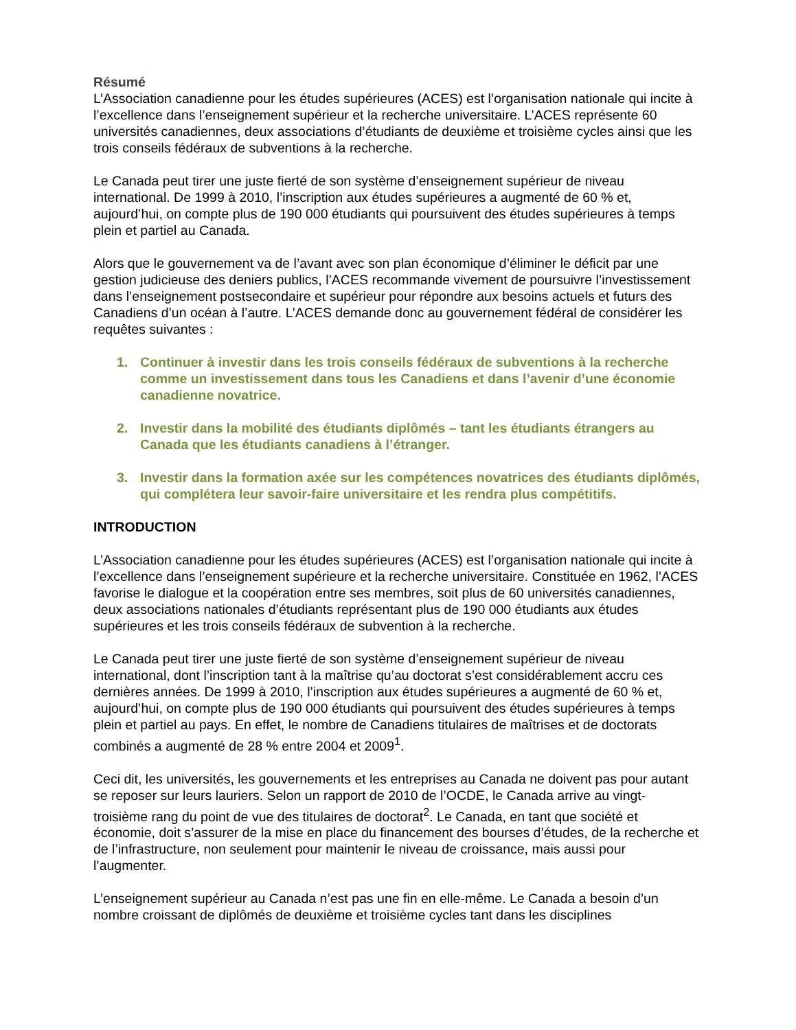Résumé
L’Association canadienne pour les études supérieures (ACES) est l’organisation nationale qui incite à l’excellence dans l’enseignement supérieur et la recherche universitaire. L’ACES représente 60 universités canadiennes, deux associations d’étudiants de deuxième et troisième cycles ainsi que les trois conseils fédéraux de subventions à la recherche.
Le Canada peut tirer une juste fierté de son système d’enseignement supérieur de niveau international. De 1999 à 2010, l’inscription aux études supérieures a augmenté de 60 % et, aujourd’hui, on compte plus de 190 000 étudiants qui poursuivent des études supérieures à temps plein et partiel au Canada.
Alors que le gouvernement va de l’avant avec son plan économique d’éliminer le déficit par une gestion judicieuse des deniers publics, l’ACES recommande vivement de poursuivre l’investissement dans l’enseignement postsecondaire et supérieur pour répondre aux besoins actuels et futurs des Canadiens d’un océan à l’autre. L’ACES demande donc au gouvernement fédéral de considérer les requêtes suivantes :
1. Continuer à investir dans les trois conseils fédéraux de subventions à la recherche comme un investissement dans tous les Canadiens et dans l’avenir d’une économie canadienne novatrice.
2. Investir dans la mobilité des étudiants diplômés – tant les étudiants étrangers au Canada que les étudiants canadiens à l’étranger.
3. Investir dans la formation axée sur les compétences novatrices des étudiants diplômés, qui complétera leur savoir-faire universitaire et les rendra plus compétitifs.
INTRODUCTION
L’Association canadienne pour les études supérieures (ACES) est l’organisation nationale qui incite à l’excellence dans l’enseignement supérieure et la recherche universitaire. Constituée en 1962, l’ACES favorise le dialogue et la coopération entre ses membres, soit plus de 60 universités canadiennes, deux associations nationales d’étudiants représentant plus de 190 000 étudiants aux études supérieures et les trois conseils fédéraux de subvention à la recherche.
Le Canada peut tirer une juste fierté de son système d’enseignement supérieur de niveau international, dont l’inscription tant à la maîtrise qu’au doctorat s’est considérablement accru ces dernières années. De 1999 à 2010, l’inscription aux études supérieures a augmenté de 60 % et, aujourd’hui, on compte plus de 190 000 étudiants qui poursuivent des études supérieures à temps plein et partiel au pays. En effet, le nombre de Canadiens titulaires de maîtrises et de doctorats combinés a augmenté de 28 % entre 2004 et 2009<sup>1</sup>.
Ceci dit, les universités, les gouvernements et les entreprises au Canada ne doivent pas pour autant se reposer sur leurs lauriers. Selon un rapport de 2010 de l’OCDE, le Canada arrive au vingt-troisième rang du point de vue des titulaires de doctorat<sup>2</sup>. Le Canada, en tant que société et économie, doit s’assurer de la mise en place du financement des bourses d’études, de la recherche et de l’infrastructure, non seulement pour maintenir le niveau de croissance, mais aussi pour l’augmenter.
L’enseignement supérieur au Canada n’est pas une fin en elle-même. Le Canada a besoin d’un nombre croissant de diplômés de deuxième et troisième cycles tant dans les disciplines